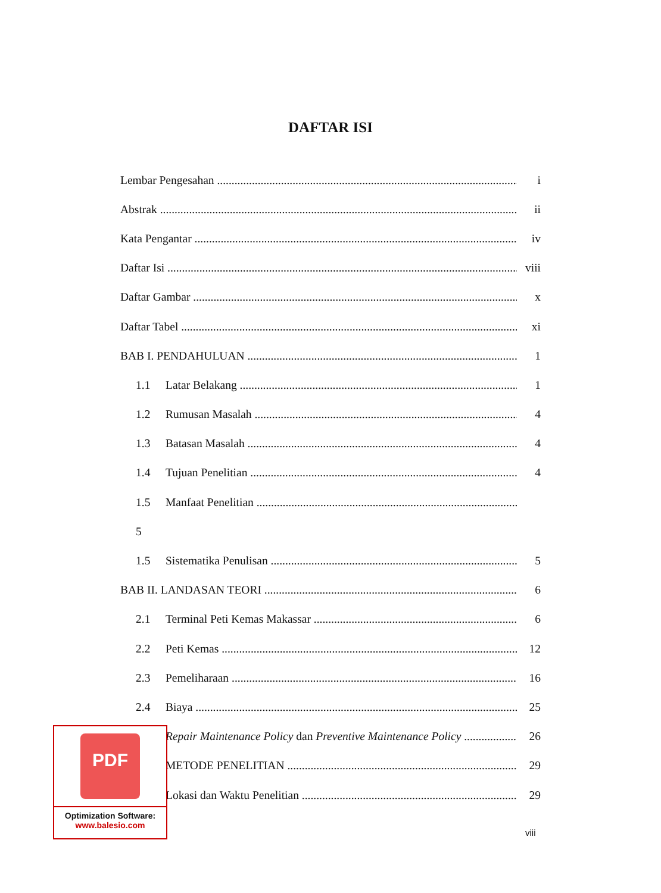DAFTAR ISI
Lembar Pengesahan i
Abstrak ii
Kata Pengantar iv
Daftar Isi viii
Daftar Gambar x
Daftar Tabel xi
BAB I. PENDAHULUAN 1
1.1 Latar Belakang 1
1.2 Rumusan Masalah 4
1.3 Batasan Masalah 4
1.4 Tujuan Penelitian 4
1.5 Manfaat Penelitian
5
1.5 Sistematika Penulisan 5
BAB II. LANDASAN TEORI 6
2.1 Terminal Peti Kemas Makassar 6
2.2 Peti Kemas 12
2.3 Pemeliharaan 16
2.4 Biaya 25
Repair Maintenance Policy dan Preventive Maintenance Policy 26
METODE PENELITIAN 29
Lokasi dan Waktu Penelitian 29
viii
PDF
Optimization Software:
www.balesio.com